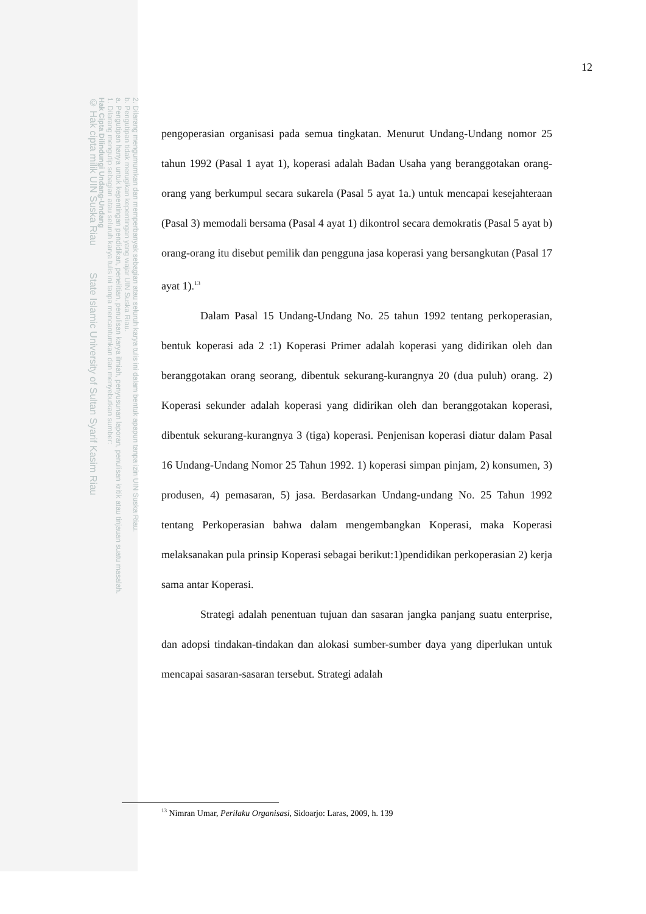2. Dilarang mengumumkan dan memperbanyak sebagian atau seluruh karya tulis ini dalam bentuk apapun tanpa izin UIN Suska Riau.
b. Pengutipan tidak merugikan kepentingan yang wajar UIN Suska Riau.
a. Pengutipan hanya untuk kepentingan pendidikan, penelitian, penulisan karya ilmiah, penyusunan laporan, penulisan kritik atau tinjauan suatu masalah.
1. Dilarang mengutip sebagian atau seluruh karya tulis ini tanpa mencantumkan dan menyebutkan sumber:
Hak Cipta Dilindungi Undang-Undang
© Hak cipta milik UIN Suska Riau State Islamic University of Sultan Syarif Kasim Riau
12
pengoperasian organisasi pada semua tingkatan. Menurut Undang-Undang nomor 25 tahun 1992 (Pasal 1 ayat 1), koperasi adalah Badan Usaha yang beranggotakan orang-orang yang berkumpul secara sukarela (Pasal 5 ayat 1a.) untuk mencapai kesejahteraan (Pasal 3) memodali bersama (Pasal 4 ayat 1) dikontrol secara demokratis (Pasal 5 ayat b) orang-orang itu disebut pemilik dan pengguna jasa koperasi yang bersangkutan (Pasal 17 ayat 1).<sup>13</sup>
Dalam Pasal 15 Undang-Undang No. 25 tahun 1992 tentang perkoperasian, bentuk koperasi ada 2 :1) Koperasi Primer adalah koperasi yang didirikan oleh dan beranggotakan orang seorang, dibentuk sekurang-kurangnya 20 (dua puluh) orang. 2) Koperasi sekunder adalah koperasi yang didirikan oleh dan beranggotakan koperasi, dibentuk sekurang-kurangnya 3 (tiga) koperasi. Penjenisan koperasi diatur dalam Pasal 16 Undang-Undang Nomor 25 Tahun 1992. 1) koperasi simpan pinjam, 2) konsumen, 3) produsen, 4) pemasaran, 5) jasa. Berdasarkan Undang-undang No. 25 Tahun 1992 tentang Perkoperasian bahwa dalam mengembangkan Koperasi, maka Koperasi melaksanakan pula prinsip Koperasi sebagai berikut:1)pendidikan perkoperasian 2) kerja sama antar Koperasi.
Strategi adalah penentuan tujuan dan sasaran jangka panjang suatu enterprise, dan adopsi tindakan-tindakan dan alokasi sumber-sumber daya yang diperlukan untuk mencapai sasaran-sasaran tersebut. Strategi adalah
<sup>13</sup> Nimran Umar, Perilaku Organisasi, Sidoarjo: Laras, 2009, h. 139